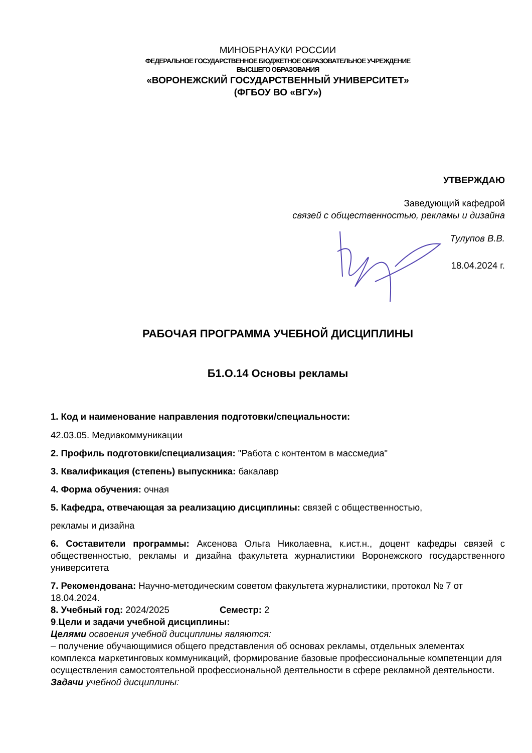МИНОБРНАУКИ РОССИИ
ФЕДЕРАЛЬНОЕ ГОСУДАРСТВЕННОЕ БЮДЖЕТНОЕ ОБРАЗОВАТЕЛЬНОЕ УЧРЕЖДЕНИЕ
ВЫСШЕГО ОБРАЗОВАНИЯ
«ВОРОНЕЖСКИЙ ГОСУДАРСТВЕННЫЙ УНИВЕРСИТЕТ»
(ФГБОУ ВО «ВГУ»)
УТВЕРЖДАЮ
Заведующий кафедрой
связей с общественностью, рекламы и дизайна
Тулупов В.В.
18.04.2024 г.
РАБОЧАЯ ПРОГРАММА УЧЕБНОЙ ДИСЦИПЛИНЫ
Б1.О.14 Основы рекламы
1. Код и наименование направления подготовки/специальности:
42.03.05. Медиакоммуникации
2. Профиль подготовки/специализация: "Работа с контентом в массмедиа"
3. Квалификация (степень) выпускника: бакалавр
4. Форма обучения: очная
5. Кафедра, отвечающая за реализацию дисциплины: связей с общественностью,
рекламы и дизайна
6. Составители программы: Аксенова Ольга Николаевна, к.ист.н., доцент кафедры связей с общественностью, рекламы и дизайна факультета журналистики Воронежского государственного университета
7. Рекомендована: Научно-методическим советом факультета журналистики, протокол № 7 от 18.04.2024.
8. Учебный год: 2024/2025 Семестр: 2
9.Цели и задачи учебной дисциплины:
Целями освоения учебной дисциплины являются:
– получение обучающимися общего представления об основах рекламы, отдельных элементах комплекса маркетинговых коммуникаций, формирование базовые профессиональные компетенции для осуществления самостоятельной профессиональной деятельности в сфере рекламной деятельности.
Задачи учебной дисциплины: